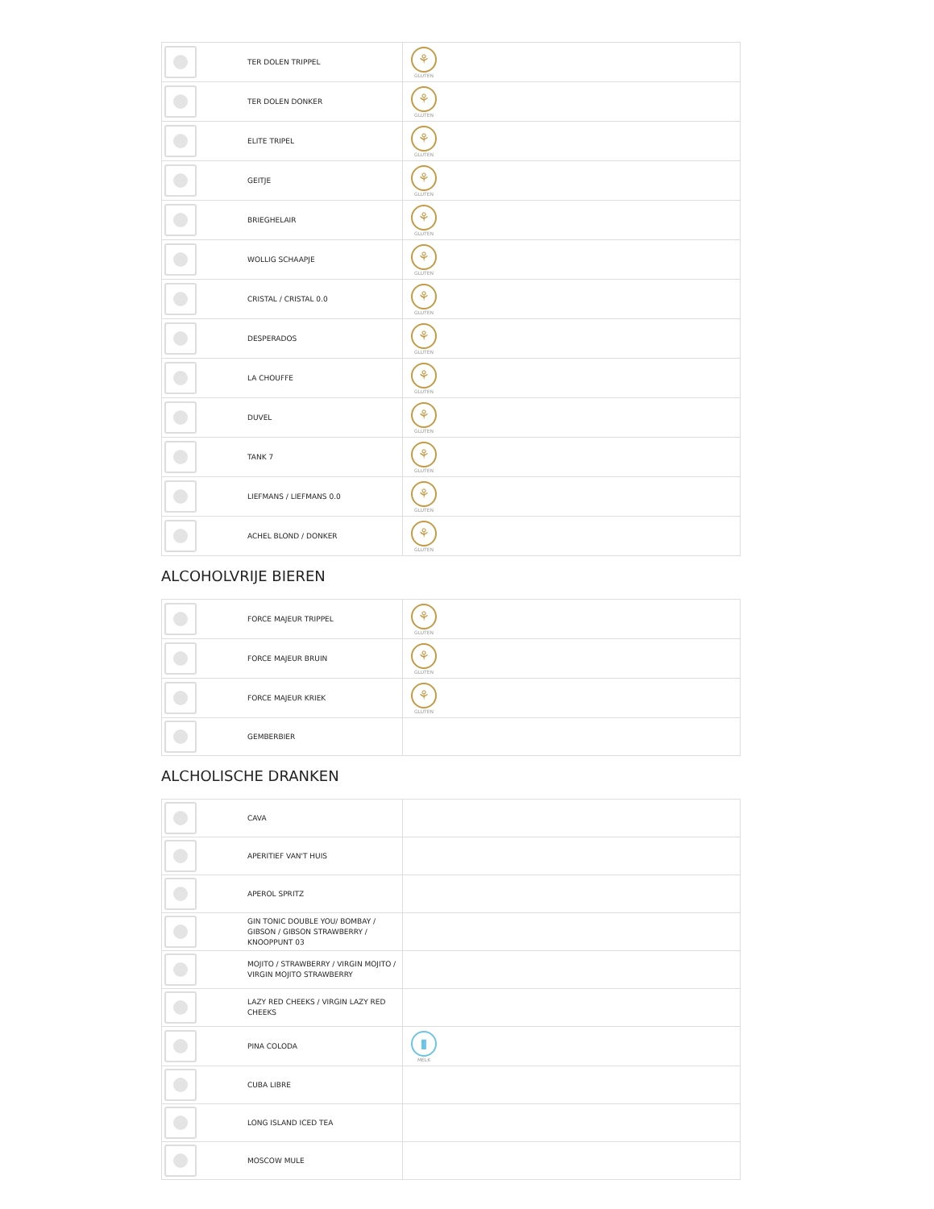| | TER DOLEN TRIPPEL | ⚘ GLUTEN |
| | TER DOLEN DONKER | ⚘ GLUTEN |
| | ELITE TRIPEL | ⚘ GLUTEN |
| | GEITJE | ⚘ GLUTEN |
| | BRIEGHELAIR | ⚘ GLUTEN |
| | WOLLIG SCHAAPJE | ⚘ GLUTEN |
| | CRISTAL / CRISTAL 0.0 | ⚘ GLUTEN |
| | DESPERADOS | ⚘ GLUTEN |
| | LA CHOUFFE | ⚘ GLUTEN |
| | DUVEL | ⚘ GLUTEN |
| | TANK 7 | ⚘ GLUTEN |
| | LIEFMANS / LIEFMANS 0.0 | ⚘ GLUTEN |
| | ACHEL BLOND / DONKER | ⚘ GLUTEN |
ALCOHOLVRIJE BIEREN
| | FORCE MAJEUR TRIPPEL | ⚘ GLUTEN |
| | FORCE MAJEUR BRUIN | ⚘ GLUTEN |
| | FORCE MAJEUR KRIEK | ⚘ GLUTEN |
| | GEMBERBIER | |
ALCHOLISCHE DRANKEN
| | CAVA | |
| | APERITIEF VAN'T HUIS | |
| | APEROL SPRITZ | |
| | GIN TONIC DOUBLE YOU/ BOMBAY / GIBSON / GIBSON STRAWBERRY / KNOOPPUNT 03 | |
| | MOJITO / STRAWBERRY / VIRGIN MOJITO / VIRGIN MOJITO STRAWBERRY | |
| | LAZY RED CHEEKS / VIRGIN LAZY RED CHEEKS | |
| | PINA COLODA | ▮ MELK |
| | CUBA LIBRE | |
| | LONG ISLAND ICED TEA | |
| | MOSCOW MULE | |